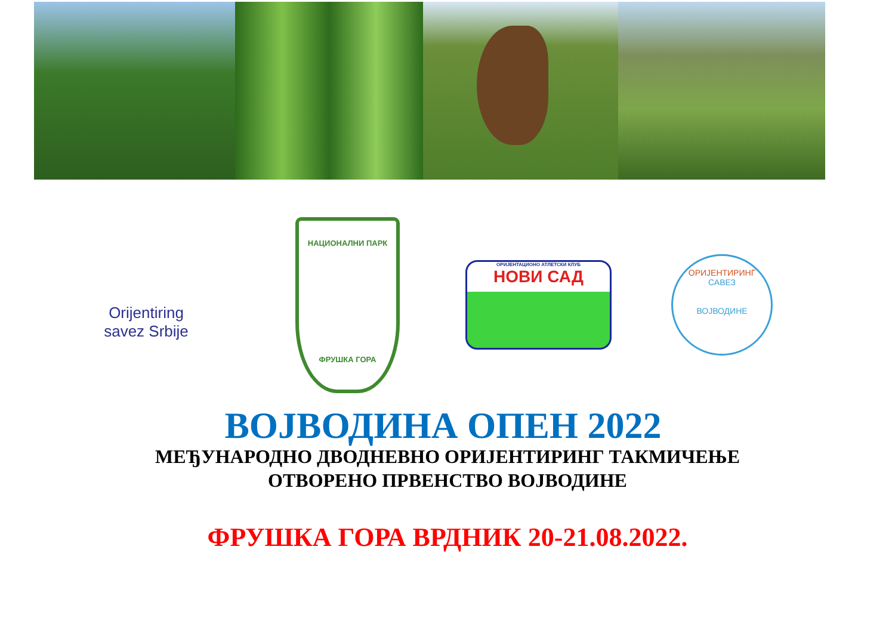Orijentiring
savez Srbije
НАЦИОНАЛНИ ПАРК
ФРУШКА ГОРА
ОРИЈЕНТАЦИОНО АТЛЕТСКИ КЛУБ
НОВИ САД
ОРИЈЕНТИРИНГ
САВЕЗ
ВОЈВОДИНЕ
ВОЈВОДИНА ОПЕН 2022
МЕЂУНАРОДНО ДВОДНЕВНО ОРИЈЕНТИРИНГ ТАКМИЧЕЊЕ
ОТВОРЕНО ПРВЕНСТВО ВОЈВОДИНЕ
ФРУШКА ГОРА ВРДНИК 20-21.08.2022.